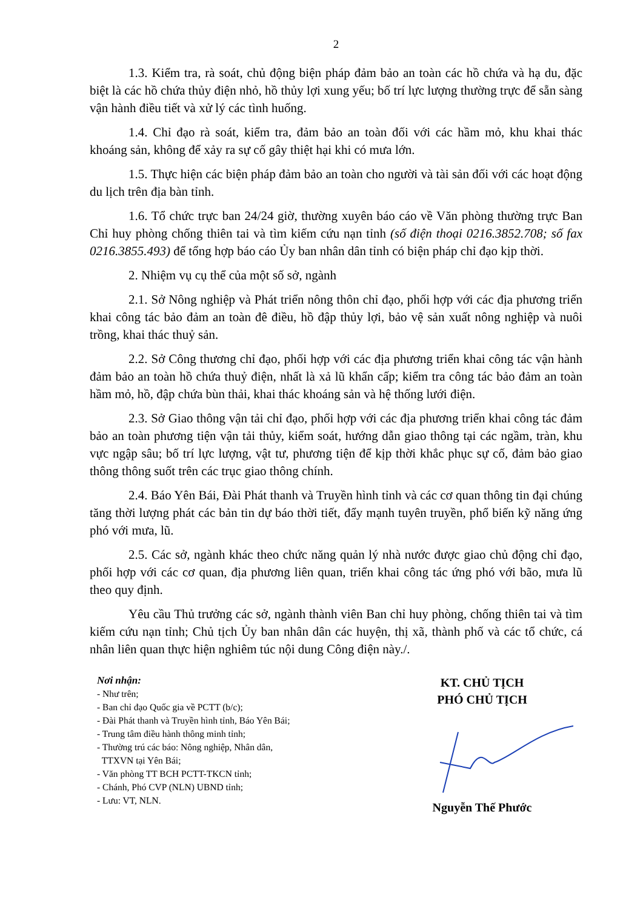2
1.3. Kiểm tra, rà soát, chủ động biện pháp đảm bảo an toàn các hồ chứa và hạ du, đặc biệt là các hồ chứa thủy điện nhỏ, hồ thủy lợi xung yếu; bố trí lực lượng thường trực để sẵn sàng vận hành điều tiết và xử lý các tình huống.
1.4. Chỉ đạo rà soát, kiểm tra, đảm bảo an toàn đối với các hầm mỏ, khu khai thác khoáng sản, không để xảy ra sự cố gây thiệt hại khi có mưa lớn.
1.5. Thực hiện các biện pháp đảm bảo an toàn cho người và tài sản đối với các hoạt động du lịch trên địa bàn tỉnh.
1.6. Tổ chức trực ban 24/24 giờ, thường xuyên báo cáo về Văn phòng thường trực Ban Chỉ huy phòng chống thiên tai và tìm kiếm cứu nạn tỉnh (số điện thoại 0216.3852.708; số fax 0216.3855.493) để tổng hợp báo cáo Ủy ban nhân dân tỉnh có biện pháp chỉ đạo kịp thời.
2. Nhiệm vụ cụ thể của một số sở, ngành
2.1. Sở Nông nghiệp và Phát triển nông thôn chỉ đạo, phối hợp với các địa phương triển khai công tác bảo đảm an toàn đê điều, hồ đập thủy lợi, bảo vệ sản xuất nông nghiệp và nuôi trồng, khai thác thuỷ sản.
2.2. Sở Công thương chỉ đạo, phối hợp với các địa phương triển khai công tác vận hành đảm bảo an toàn hồ chứa thuỷ điện, nhất là xả lũ khẩn cấp; kiểm tra công tác bảo đảm an toàn hầm mỏ, hồ, đập chứa bùn thải, khai thác khoáng sản và hệ thống lưới điện.
2.3. Sở Giao thông vận tải chỉ đạo, phối hợp với các địa phương triển khai công tác đảm bảo an toàn phương tiện vận tải thủy, kiểm soát, hướng dẫn giao thông tại các ngầm, tràn, khu vực ngập sâu; bố trí lực lượng, vật tư, phương tiện để kịp thời khắc phục sự cố, đảm bảo giao thông thông suốt trên các trục giao thông chính.
2.4. Báo Yên Bái, Đài Phát thanh và Truyền hình tỉnh và các cơ quan thông tin đại chúng tăng thời lượng phát các bản tin dự báo thời tiết, đẩy mạnh tuyên truyền, phổ biến kỹ năng ứng phó với mưa, lũ.
2.5. Các sở, ngành khác theo chức năng quản lý nhà nước được giao chủ động chỉ đạo, phối hợp với các cơ quan, địa phương liên quan, triển khai công tác ứng phó với bão, mưa lũ theo quy định.
Yêu cầu Thủ trưởng các sở, ngành thành viên Ban chỉ huy phòng, chống thiên tai và tìm kiếm cứu nạn tỉnh; Chủ tịch Ủy ban nhân dân các huyện, thị xã, thành phố và các tổ chức, cá nhân liên quan thực hiện nghiêm túc nội dung Công điện này./.
Nơi nhận:
- Như trên;
- Ban chỉ đạo Quốc gia về PCTT (b/c);
- Đài Phát thanh và Truyền hình tỉnh, Báo Yên Bái;
- Trung tâm điều hành thông minh tỉnh;
- Thường trú các báo: Nông nghiệp, Nhân dân,
TTXVN tại Yên Bái;
- Văn phòng TT BCH PCTT-TKCN tỉnh;
- Chánh, Phó CVP (NLN) UBND tỉnh;
- Lưu: VT, NLN.
KT. CHỦ TỊCH
PHÓ CHỦ TỊCH
Nguyễn Thế Phước